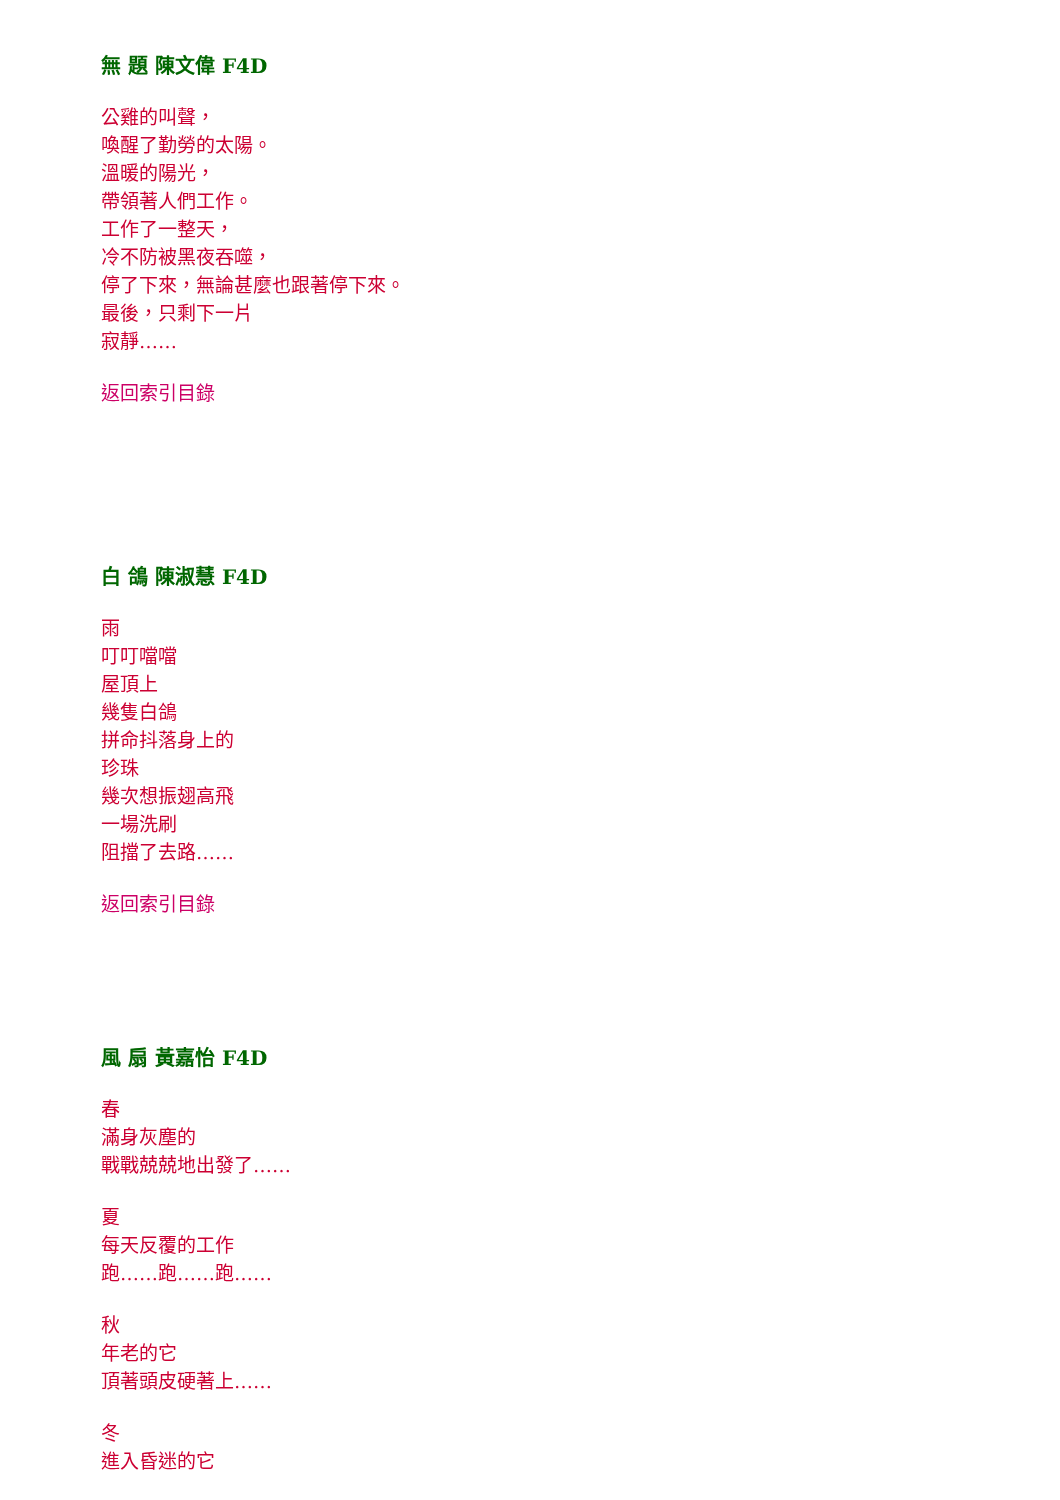無 題 陳文偉 F4D
公雞的叫聲，
喚醒了勤勞的太陽。
溫暖的陽光，
帶領著人們工作。
工作了一整天，
冷不防被黑夜吞噬，
停了下來，無論甚麼也跟著停下來。
最後，只剩下一片
寂靜……
返回索引目錄
白 鴿 陳淑慧 F4D
雨
叮叮噹噹
屋頂上
幾隻白鴿
拼命抖落身上的
珍珠
幾次想振翅高飛
一場洗刷
阻擋了去路……
返回索引目錄
風 扇 黃嘉怡 F4D
春
滿身灰塵的
戰戰兢兢地出發了……
夏
每天反覆的工作
跑……跑……跑……
秋
年老的它
頂著頭皮硬著上……
冬
進入昏迷的它